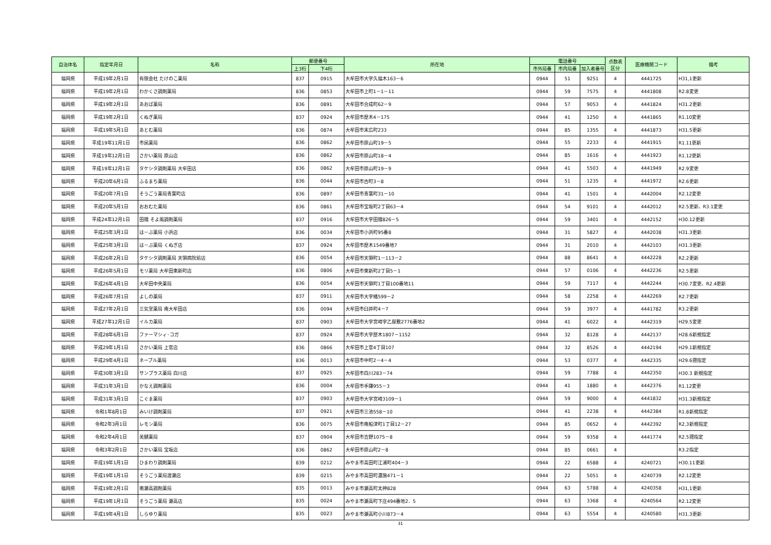| 自治体名 | 指定年月日 | 名称 | 郵便番号 | | 所在地 | 電話番号 | | | 点数表 区分 | 医療機関コード | 備考 |
| --- | --- | --- | --- | --- | --- | --- | --- | --- | --- | --- | --- |
| | | | 上3桁 | 下4桁 | | 市外局番 | 市内局番 | 加入者番号 | | | |
| 福岡県 | 平成19年2月1日 | 有限会社 たけのこ薬局 | 837 | 0915 | 大牟田市大字久福木163－6 | 0944 | 51 | 9251 | 4 | 4441725 | H31,1更新 |
| 福岡県 | 平成19年2月1日 | わかくさ調剤薬局 | 836 | 0853 | 大牟田市上町1－1－11 | 0944 | 59 | 7575 | 4 | 4441808 | R2.8変更 |
| 福岡県 | 平成19年2月1日 | あおば薬局 | 836 | 0891 | 大牟田市合成町62－9 | 0944 | 57 | 9053 | 4 | 4441824 | H31.2更新 |
| 福岡県 | 平成19年2月1日 | くぬぎ薬局 | 837 | 0924 | 大牟田市歴木4－175 | 0944 | 41 | 1250 | 4 | 4441865 | R1.10変更 |
| 福岡県 | 平成19年5月1日 | あとむ薬局 | 836 | 0874 | 大牟田市末広町233 | 0944 | 85 | 1355 | 4 | 4441873 | H31.5更新 |
| 福岡県 | 平成19年11月1日 | 市民薬局 | 836 | 0862 | 大牟田市原山町19－5 | 0944 | 55 | 2233 | 4 | 4441915 | R1.11更新 |
| 福岡県 | 平成19年12月1日 | さかい薬局 原山店 | 836 | 0862 | 大牟田市原山町18－4 | 0944 | 85 | 1616 | 4 | 4441923 | R1.12更新 |
| 福岡県 | 平成19年12月1日 | タケシタ調剤薬局 大牟田店 | 836 | 0862 | 大牟田市原山町19－9 | 0944 | 41 | 5503 | 4 | 4441949 | R2.9変更 |
| 福岡県 | 平成20年6月1日 | ふるまち薬局 | 836 | 0044 | 大牟田市古町3－8 | 0944 | 51 | 1235 | 4 | 4441972 | R2.6更新 |
| 福岡県 | 平成20年7月1日 | そうごう薬局青葉町店 | 836 | 0897 | 大牟田市青葉町31－10 | 0944 | 41 | 1501 | 4 | 4442004 | R2.12変更 |
| 福岡県 | 平成20年5月1日 | おおむた薬局 | 836 | 0861 | 大牟田市宝坂町2丁目63－4 | 0944 | 54 | 9101 | 4 | 4442012 | R2.5更新、R3.1変更 |
| 福岡県 | 平成24年12月1日 | 田隈 そよ風調剤薬局 | 837 | 0916 | 大牟田市大字田隈826－5 | 0944 | 59 | 3401 | 4 | 4442152 | H30.12更新 |
| 福岡県 | 平成25年3月1日 | は－ぶ薬局 小浜店 | 836 | 0034 | 大牟田市小浜町95番8 | 0944 | 31 | 5827 | 4 | 4442038 | H31.3更新 |
| 福岡県 | 平成25年3月1日 | は－ぶ薬局 くぬぎ店 | 837 | 0924 | 大牟田市歴木1549番地7 | 0944 | 31 | 2010 | 4 | 4442103 | H31.3更新 |
| 福岡県 | 平成26年2月1日 | タケシタ調剤薬局 天領病院前店 | 836 | 0054 | 大牟田市天領町1－113－2 | 0944 | 88 | 8641 | 4 | 4442228 | R2.2更新 |
| 福岡県 | 平成26年5月1日 | モリ薬局 大牟田東新町店 | 836 | 0806 | 大牟田市東新町2丁目5－1 | 0944 | 57 | 0106 | 4 | 4442236 | R2.5更新 |
| 福岡県 | 平成26年4月1日 | 大牟田中央薬局 | 836 | 0054 | 大牟田市天領町1丁目100番地11 | 0944 | 59 | 7117 | 4 | 4442244 | H30.7変更、R2.4更新 |
| 福岡県 | 平成26年7月1日 | よしの薬局 | 837 | 0911 | 大牟田市大字橘599－2 | 0944 | 58 | 2258 | 4 | 4442269 | R2.7更新 |
| 福岡県 | 平成27年2月1日 | 三気堂薬局 南大牟田店 | 836 | 0094 | 大牟田市臼井町4－7 | 0944 | 59 | 3977 | 4 | 4441782 | R3.2更新 |
| 福岡県 | 平成27年12月1日 | イルカ薬局 | 837 | 0903 | 大牟田市大字宮崎字乙屋敷2776番地2 | 0944 | 41 | 6022 | 4 | 4442319 | H29.5変更 |
| 福岡県 | 平成28年6月1日 | ファーマシィ･コガ | 837 | 0924 | 大牟田市大字歴木1807－1152 | 0944 | 32 | 8128 | 4 | 4442137 | H28.6新規指定 |
| 福岡県 | 平成29年1月1日 | さかい薬局 上官店 | 836 | 0866 | 大牟田市上官4丁目107 | 0944 | 32 | 8526 | 4 | 4442194 | H29.1新規指定 |
| 福岡県 | 平成29年4月1日 | ネーブル薬局 | 836 | 0013 | 大牟田市中町2－4－4 | 0944 | 53 | 0377 | 4 | 4442335 | H29.6遡指定 |
| 福岡県 | 平成30年3月1日 | サンプラス薬局 白川店 | 837 | 0925 | 大牟田市白川283－74 | 0944 | 59 | 7788 | 4 | 4442350 | H30.3 新規指定 |
| 福岡県 | 平成31年3月1日 | かなえ調剤薬局 | 836 | 0004 | 大牟田市手鎌955－3 | 0944 | 41 | 1880 | 4 | 4442376 | R1.12変更 |
| 福岡県 | 平成31年3月1日 | こぐま薬局 | 837 | 0903 | 大牟田市大字宮崎3109－1 | 0944 | 59 | 9000 | 4 | 4441832 | H31.3新規指定 |
| 福岡県 | 令和1年8月1日 | みいけ調剤薬局 | 837 | 0921 | 大牟田市三池558－10 | 0944 | 41 | 2238 | 4 | 4442384 | R1.8新規指定 |
| 福岡県 | 令和2年3月1日 | レモン薬局 | 836 | 0075 | 大牟田市南船津町1丁目12－27 | 0944 | 85 | 0652 | 4 | 4442392 | R2,3新規指定 |
| 福岡県 | 令和2年4月1日 | 美健薬局 | 837 | 0904 | 大牟田市吉野1075－8 | 0944 | 59 | 9358 | 4 | 4441774 | R2.5遡指定 |
| 福岡県 | 令和3年2月1日 | さかい薬局 宝坂店 | 836 | 0862 | 大牟田市原山町2－8 | 0944 | 85 | 0661 | 4 | | R3.2指定 |
| 福岡県 | 平成19年1月1日 | ひまわり調剤薬局 | 839 | 0212 | みやま市高田町江浦町404－3 | 0944 | 22 | 6588 | 4 | 4240721 | H30.11更新 |
| 福岡県 | 平成19年1月1日 | そうごう薬局渡瀬店 | 839 | 0215 | みやま市高田町濃施471－1 | 0944 | 22 | 5051 | 4 | 4240739 | R2.12変更 |
| 福岡県 | 平成19年2月1日 | 南瀬高調剤薬局 | 835 | 0013 | みやま市瀬高町太神828 | 0944 | 63 | 5788 | 4 | 4240358 | H31,1更新 |
| 福岡県 | 平成19年1月1日 | そうごう薬局 瀬高店 | 835 | 0024 | みやま市瀬高町下庄494番地2．5 | 0944 | 63 | 3368 | 4 | 4240564 | R2.12変更 |
| 福岡県 | 平成19年4月1日 | しらゆり薬局 | 835 | 0023 | みやま市瀬高町小川873－4 | 0944 | 63 | 5554 | 4 | 4240580 | H31.3更新 |
31